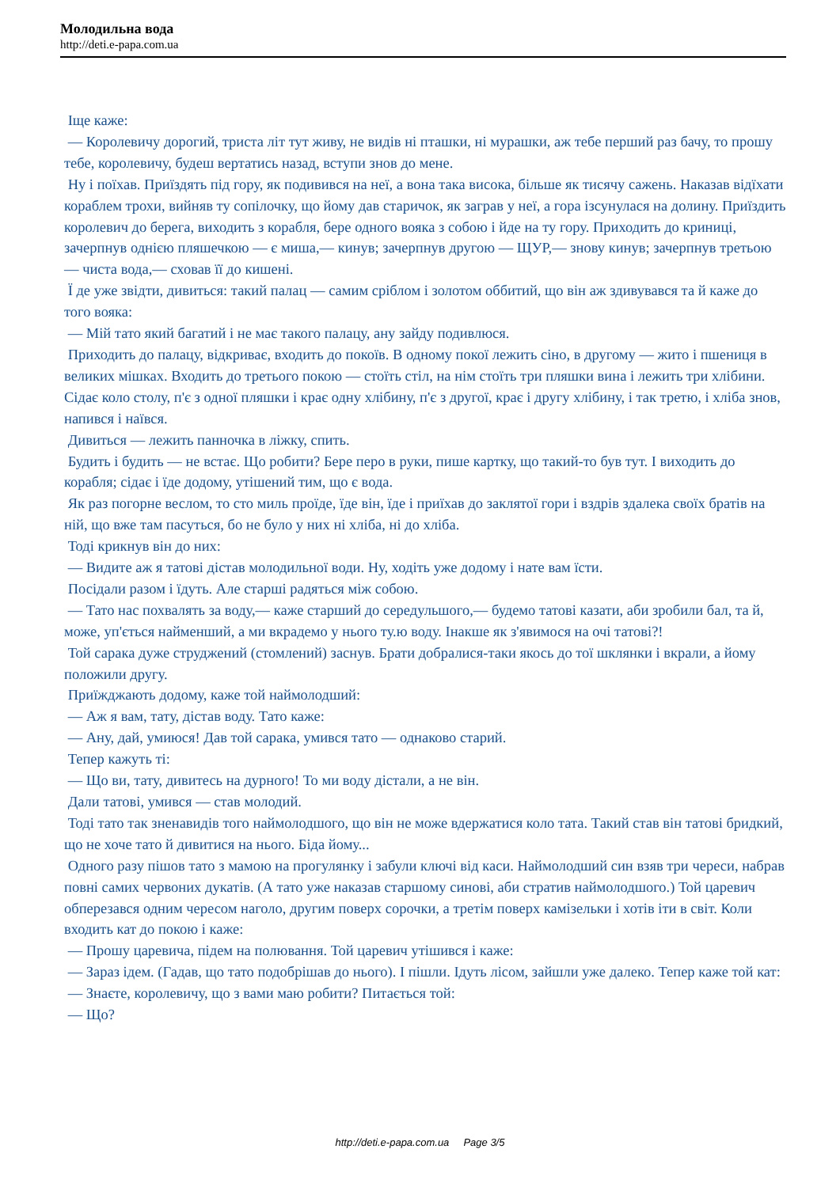Молодильна вода
http://deti.e-papa.com.ua
Іще каже:
— Королевичу дорогий, триста літ тут живу, не видів ні пташки, ні мурашки, аж тебе перший раз бачу, то прошу тебе, королевичу, будеш вертатись назад, вступи знов до мене.
Ну і поїхав. Приїздять під гору, як подивився на неї, а вона така висока, більше як тисячу сажень. Наказав відїхати кораблем трохи, вийняв ту сопілочку, що йому дав старичок, як заграв у неї, а гора ізсунулася на долину. Приїздить королевич до берега, виходить з корабля, бере одного вояка з собою і йде на ту гору. Приходить до криниці, зачерпнув однією пляшечкою — є миша,— кинув; зачерпнув другою — ЩУР,— знову кинув; зачерпнув третьою — чиста вода,— сховав її до кишені.
Ї де уже звідти, дивиться: такий палац — самим сріблом і золотом оббитий, що він аж здивувався та й каже до того вояка:
— Мій тато який багатий і не має такого палацу, ану зайду подивлюся.
Приходить до палацу, відкриває, входить до покоїв. В одному покої лежить сіно, в другому — жито і пшениця в великих мішках. Входить до третього покою — стоїть стіл, на нім стоїть три пляшки вина і лежить три хлібини. Сідає коло столу, п'є з одної пляшки і крає одну хлібину, п'є з другої, крає і другу хлібину, і так третю, і хліба знов, напився і наївся.
Дивиться — лежить панночка в ліжку, спить.
Будить і будить — не встає. Що робити? Бере перо в руки, пише картку, що такий-то був тут. І виходить до корабля; сідає і їде додому, утішений тим, що є вода.
Як раз погорне веслом, то сто миль проїде, їде він, їде і приїхав до заклятої гори і вздрів здалека своїх братів на ній, що вже там пасуться, бо не було у них ні хліба, ні до хліба.
Тоді крикнув він до них:
— Видите аж я татові дістав молодильної води. Ну, ходіть уже додому і нате вам їсти.
Посідали разом і їдуть. Але старші радяться між собою.
— Тато нас похвалять за воду,— каже старший до середульшого,— будемо татові казати, аби зробили бал, та й, може, уп'ється найменший, а ми вкрадемо у нього ту.ю воду. Інакше як з'явимося на очі татові?!
Той сарака дуже струджений (стомлений) заснув. Брати добралися-таки якось до тої шклянки і вкрали, а йому положили другу.
Приїжджають додому, каже той наймолодший:
— Аж я вам, тату, дістав воду. Тато каже:
— Ану, дай, умиюся! Дав той сарака, умився тато — однаково старий.
Тепер кажуть ті:
— Що ви, тату, дивитесь на дурного! То ми воду дістали, а не він.
Дали татові, умився — став молодий.
Тоді тато так зненавидів того наймолодшого, що він не може вдержатися коло тата. Такий став він татові бридкий, що не хоче тато й дивитися на нього. Біда йому...
Одного разу пішов тато з мамою на прогулянку і забули ключі від каси. Наймолодший син взяв три череси, набрав повні самих червоних дукатів. (А тато уже наказав старшому синові, аби стратив наймолодшого.) Той царевич обперезався одним чересом наголо, другим поверх сорочки, а третім поверх камізельки і хотів іти в світ. Коли входить кат до покою і каже:
— Прошу царевича, підем на полювання. Той царевич утішився і каже:
— Зараз ідем. (Гадав, що тато подобрішав до нього). І пішли. Ідуть лісом, зайшли уже далеко. Тепер каже той кат:
— Знаєте, королевичу, що з вами маю робити? Питається той:
— Що?
http://deti.e-papa.com.ua Page 3/5